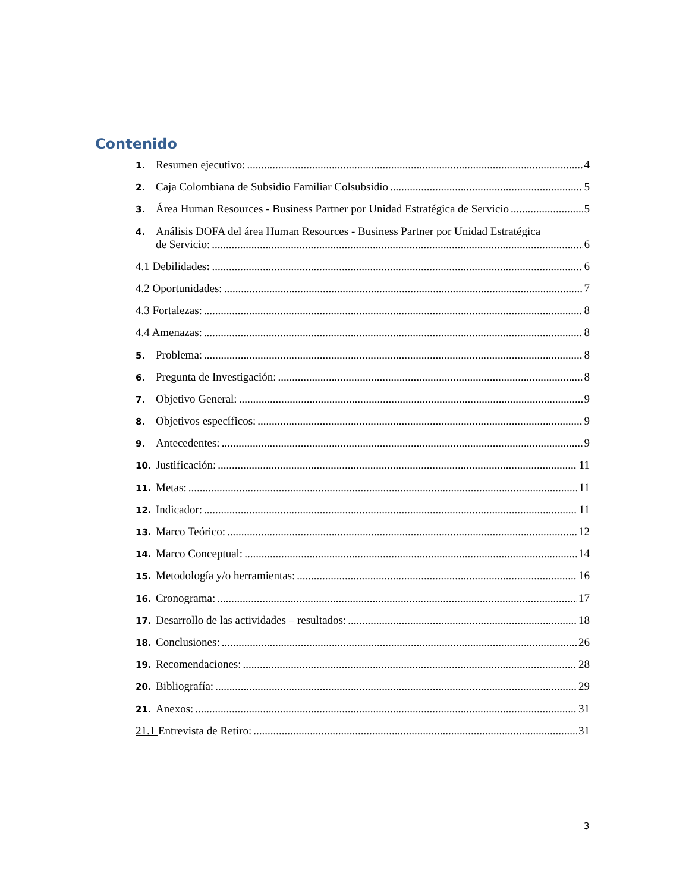Contenido
1. Resumen ejecutivo: 4
2. Caja Colombiana de Subsidio Familiar Colsubsidio 5
3. Área Human Resources - Business Partner por Unidad Estratégica de Servicio 5
4. Análisis DOFA del área Human Resources - Business Partner por Unidad Estratégica
de Servicio: 6
4.1 Debilidades: 6
4.2 Oportunidades: 7
4.3 Fortalezas: 8
4.4 Amenazas: 8
5. Problema: 8
6. Pregunta de Investigación: 8
7. Objetivo General: 9
8. Objetivos específicos: 9
9. Antecedentes: 9
10. Justificación: 11
11. Metas: 11
12. Indicador: 11
13. Marco Teórico: 12
14. Marco Conceptual: 14
15. Metodología y/o herramientas: 16
16. Cronograma: 17
17. Desarrollo de las actividades – resultados: 18
18. Conclusiones: 26
19. Recomendaciones: 28
20. Bibliografía: 29
21. Anexos: 31
21.1 Entrevista de Retiro: 31
3